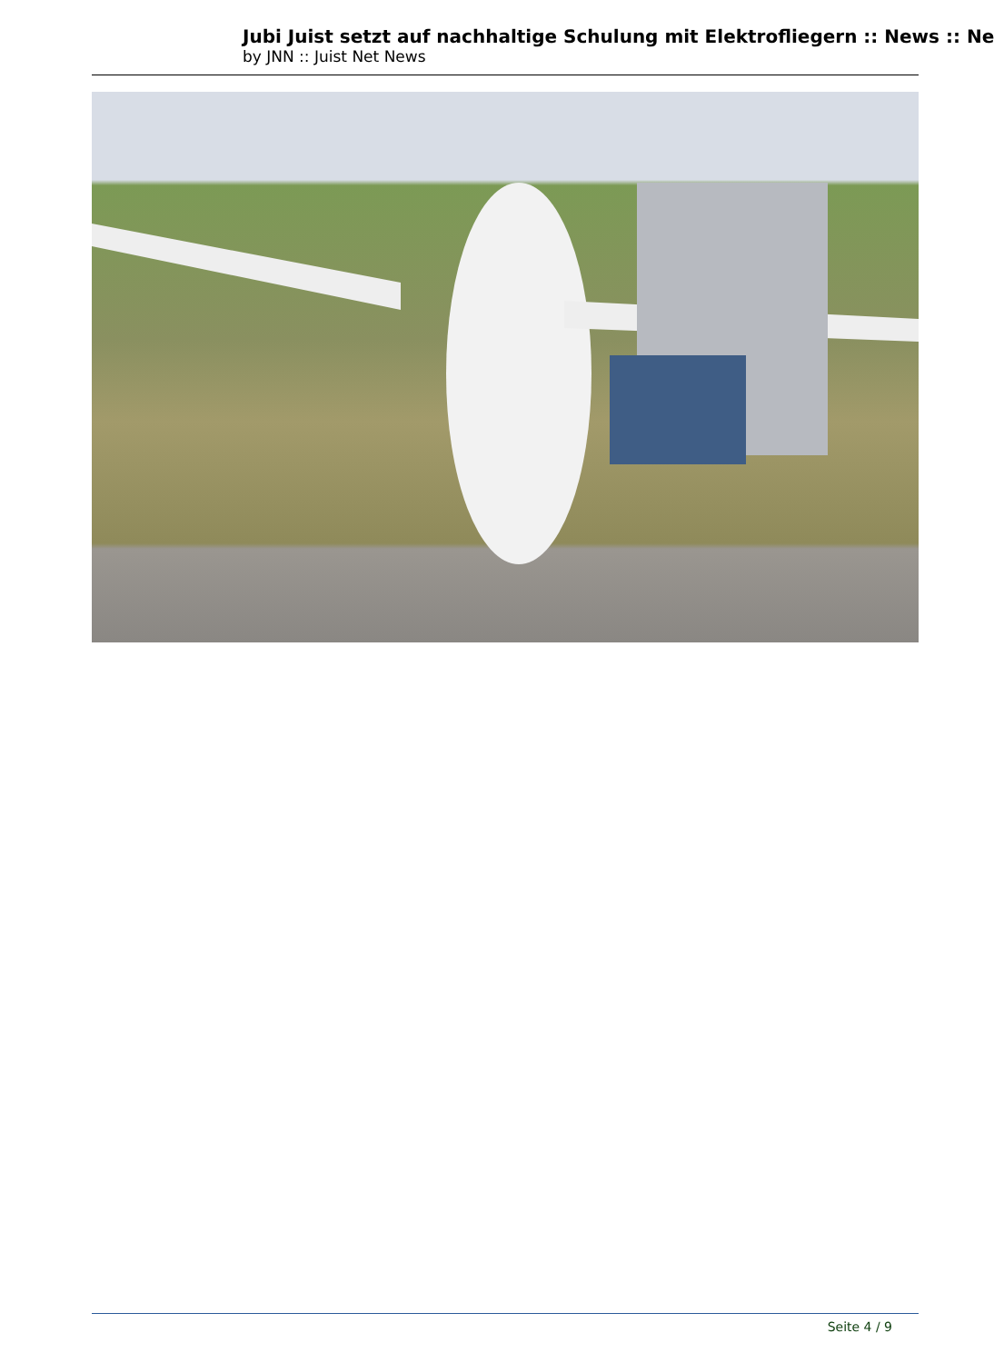Jubi Juist setzt auf nachhaltige Schulung mit Elektrofliegern :: News :: Ne
by JNN :: Juist Net News
Seite 4 / 9